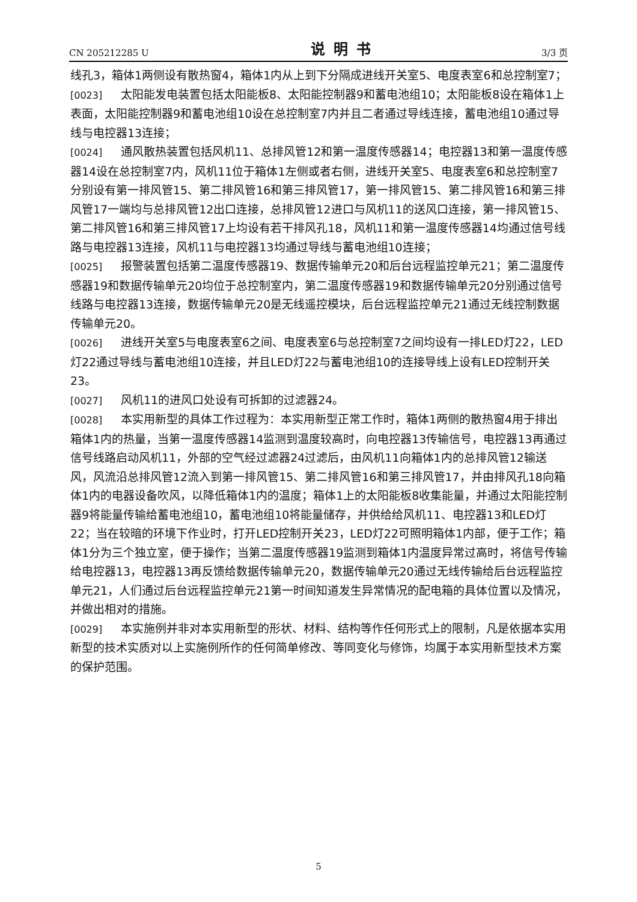CN 205212285 U 说明书 3/3 页
线孔3，箱体1两侧设有散热窗4，箱体1内从上到下分隔成进线开关室5、电度表室6和总控制室7；
[0023] 太阳能发电装置包括太阳能板8、太阳能控制器9和蓄电池组10；太阳能板8设在箱体1上表面，太阳能控制器9和蓄电池组10设在总控制室7内并且二者通过导线连接，蓄电池组10通过导线与电控器13连接；
[0024] 通风散热装置包括风机11、总排风管12和第一温度传感器14；电控器13和第一温度传感器14设在总控制室7内，风机11位于箱体1左侧或者右侧，进线开关室5、电度表室6和总控制室7分别设有第一排风管15、第二排风管16和第三排风管17，第一排风管15、第二排风管16和第三排风管17一端均与总排风管12出口连接，总排风管12进口与风机11的送风口连接，第一排风管15、第二排风管16和第三排风管17上均设有若干排风孔18，风机11和第一温度传感器14均通过信号线路与电控器13连接，风机11与电控器13均通过导线与蓄电池组10连接；
[0025] 报警装置包括第二温度传感器19、数据传输单元20和后台远程监控单元21；第二温度传感器19和数据传输单元20均位于总控制室内，第二温度传感器19和数据传输单元20分别通过信号线路与电控器13连接，数据传输单元20是无线遥控模块，后台远程监控单元21通过无线控制数据传输单元20。
[0026] 进线开关室5与电度表室6之间、电度表室6与总控制室7之间均设有一排LED灯22，LED灯22通过导线与蓄电池组10连接，并且LED灯22与蓄电池组10的连接导线上设有LED控制开关23。
[0027] 风机11的进风口处设有可拆卸的过滤器24。
[0028] 本实用新型的具体工作过程为：本实用新型正常工作时，箱体1两侧的散热窗4用于排出箱体1内的热量，当第一温度传感器14监测到温度较高时，向电控器13传输信号，电控器13再通过信号线路启动风机11，外部的空气经过滤器24过滤后，由风机11向箱体1内的总排风管12输送风，风流沿总排风管12流入到第一排风管15、第二排风管16和第三排风管17，并由排风孔18向箱体1内的电器设备吹风，以降低箱体1内的温度；箱体1上的太阳能板8收集能量，并通过太阳能控制器9将能量传输给蓄电池组10，蓄电池组10将能量储存，并供给给风机11、电控器13和LED灯22；当在较暗的环境下作业时，打开LED控制开关23，LED灯22可照明箱体1内部，便于工作；箱体1分为三个独立室，便于操作；当第二温度传感器19监测到箱体1内温度异常过高时，将信号传输给电控器13，电控器13再反馈给数据传输单元20，数据传输单元20通过无线传输给后台远程监控单元21，人们通过后台远程监控单元21第一时间知道发生异常情况的配电箱的具体位置以及情况，并做出相对的措施。
[0029] 本实施例并非对本实用新型的形状、材料、结构等作任何形式上的限制，凡是依据本实用新型的技术实质对以上实施例所作的任何简单修改、等同变化与修饰，均属于本实用新型技术方案的保护范围。
5